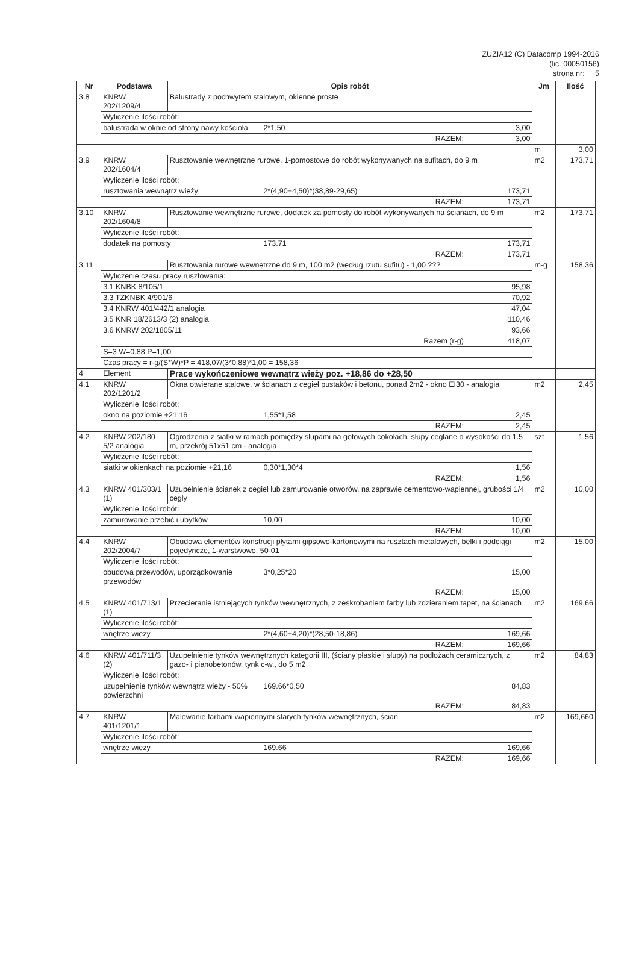ZUZIA12 (C) Datacomp 1994-2016
(lic. 00050156)
strona nr: 5
| Nr | Podstawa | Opis robót | | | Jm | Ilość |
| --- | --- | --- | --- | --- | --- | --- |
| 3.8 | KNRW 202/1209/4 | Balustrady z pochwytem stalowym, okienne proste | | | | |
| | Wyliczenie ilości robót: | | | | | |
| | balustrada w oknie od strony nawy kościoła | | 2*1,50 | 3,00 | | |
| | RAZEM: | | | 3,00 | | |
| | | | | | m | 3,00 |
| 3.9 | KNRW 202/1604/4 | Rusztowanie wewnętrzne rurowe, 1-pomostowe do robót wykonywanych na sufitach, do 9 m | | | m2 | 173,71 |
| | Wyliczenie ilości robót: | | | | | |
| | rusztowania wewnątrz wieży | | 2*(4,90+4,50)*(38,89-29,65) | 173,71 | | |
| | RAZEM: | | | 173,71 | | |
| 3.10 | KNRW 202/1604/8 | Rusztowanie wewnętrzne rurowe, dodatek za pomosty do robót wykonywanych na ścianach, do 9 m | | | m2 | 173,71 |
| | Wyliczenie ilości robót: | | | | | |
| | dodatek na pomosty | | 173.71 | 173,71 | | |
| | RAZEM: | | | 173,71 | | |
| 3.11 | | Rusztowania rurowe wewnętrzne do 9 m, 100 m2 (według rzutu sufitu) - 1,00 ??? | | | m-g | 158,36 |
| | Wyliczenie czasu pracy rusztowania: | | | | | |
| | 3.1 KNBK 8/105/1 | | | 95,98 | | |
| | 3.3 TZKNBK 4/901/6 | | | 70,92 | | |
| | 3.4 KNRW 401/442/1 analogia | | | 47,04 | | |
| | 3.5 KNR 18/2613/3 (2) analogia | | | 110,46 | | |
| | 3.6 KNRW 202/1805/11 | | | 93,66 | | |
| | Razem (r-g) | | | 418,07 | | |
| | S=3 W=0,88 P=1,00 | | | | | |
| | Czas pracy = r-g/(S*W)*P = 418,07/(3*0,88)*1,00 = 158,36 | | | | | |
| 4 | Element | Prace wykończeniowe wewnątrz wieży poz. +18,86 do +28,50 | | | | |
| 4.1 | KNRW 202/1201/2 | Okna otwierane stalowe, w ścianach z cegieł pustaków i betonu, ponad 2m2 - okno EI30 - analogia | | | m2 | 2,45 |
| | Wyliczenie ilości robót: | | | | | |
| | okno na poziomie +21,16 | | 1,55*1,58 | 2,45 | | |
| | RAZEM: | | | 2,45 | | |
| 4.2 | KNRW 202/180 5/2 analogia | Ogrodzenia z siatki w ramach pomiędzy słupami na gotowych cokołach, słupy ceglane o wysokości do 1.5 m, przekrój 51x51 cm - analogia | | | szt | 1,56 |
| | Wyliczenie ilości robót: | | | | | |
| | siatki w okienkach na poziomie +21,16 | | 0,30*1,30*4 | 1,56 | | |
| | RAZEM: | | | 1,56 | | |
| 4.3 | KNRW 401/303/1 (1) | Uzupełnienie ścianek z cegieł lub zamurowanie otworów, na zaprawie cementowo-wapiennej, grubości 1/4 cegły | | | m2 | 10,00 |
| | Wyliczenie ilości robót: | | | | | |
| | zamurowanie przebić i ubytków | | 10,00 | 10,00 | | |
| | RAZEM: | | | 10,00 | | |
| 4.4 | KNRW 202/2004/7 | Obudowa elementów konstrucji płytami gipsowo-kartonowymi na rusztach metalowych, belki i podciągi pojedyncze, 1-warstwowo, 50-01 | | | m2 | 15,00 |
| | Wyliczenie ilości robót: | | | | | |
| | obudowa przewodów, uporządkowanie przewodów | | 3*0,25*20 | 15,00 | | |
| | RAZEM: | | | 15,00 | | |
| 4.5 | KNRW 401/713/1 (1) | Przecieranie istniejących tynków wewnętrznych, z zeskrobaniem farby lub zdzieraniem tapet, na ścianach | | | m2 | 169,66 |
| | Wyliczenie ilości robót: | | | | | |
| | wnętrze wieży | | 2*(4,60+4,20)*(28,50-18,86) | 169,66 | | |
| | RAZEM: | | | 169,66 | | |
| 4.6 | KNRW 401/711/3 (2) | Uzupełnienie tynków wewnętrznych kategorii III, (ściany płaskie i słupy) na podłożach ceramicznych, z gazo- i pianobetonów, tynk c-w., do 5 m2 | | | m2 | 84,83 |
| | Wyliczenie ilości robót: | | | | | |
| | uzupełnienie tynków wewnątrz wieży - 50% powierzchni | | 169.66*0,50 | 84,83 | | |
| | RAZEM: | | | 84,83 | | |
| 4.7 | KNRW 401/1201/1 | Malowanie farbami wapiennymi starych tynków wewnętrznych, ścian | | | m2 | 169,660 |
| | Wyliczenie ilości robót: | | | | | |
| | wnętrze wieży | | 169.66 | 169,66 | | |
| | RAZEM: | | | 169,66 | | |